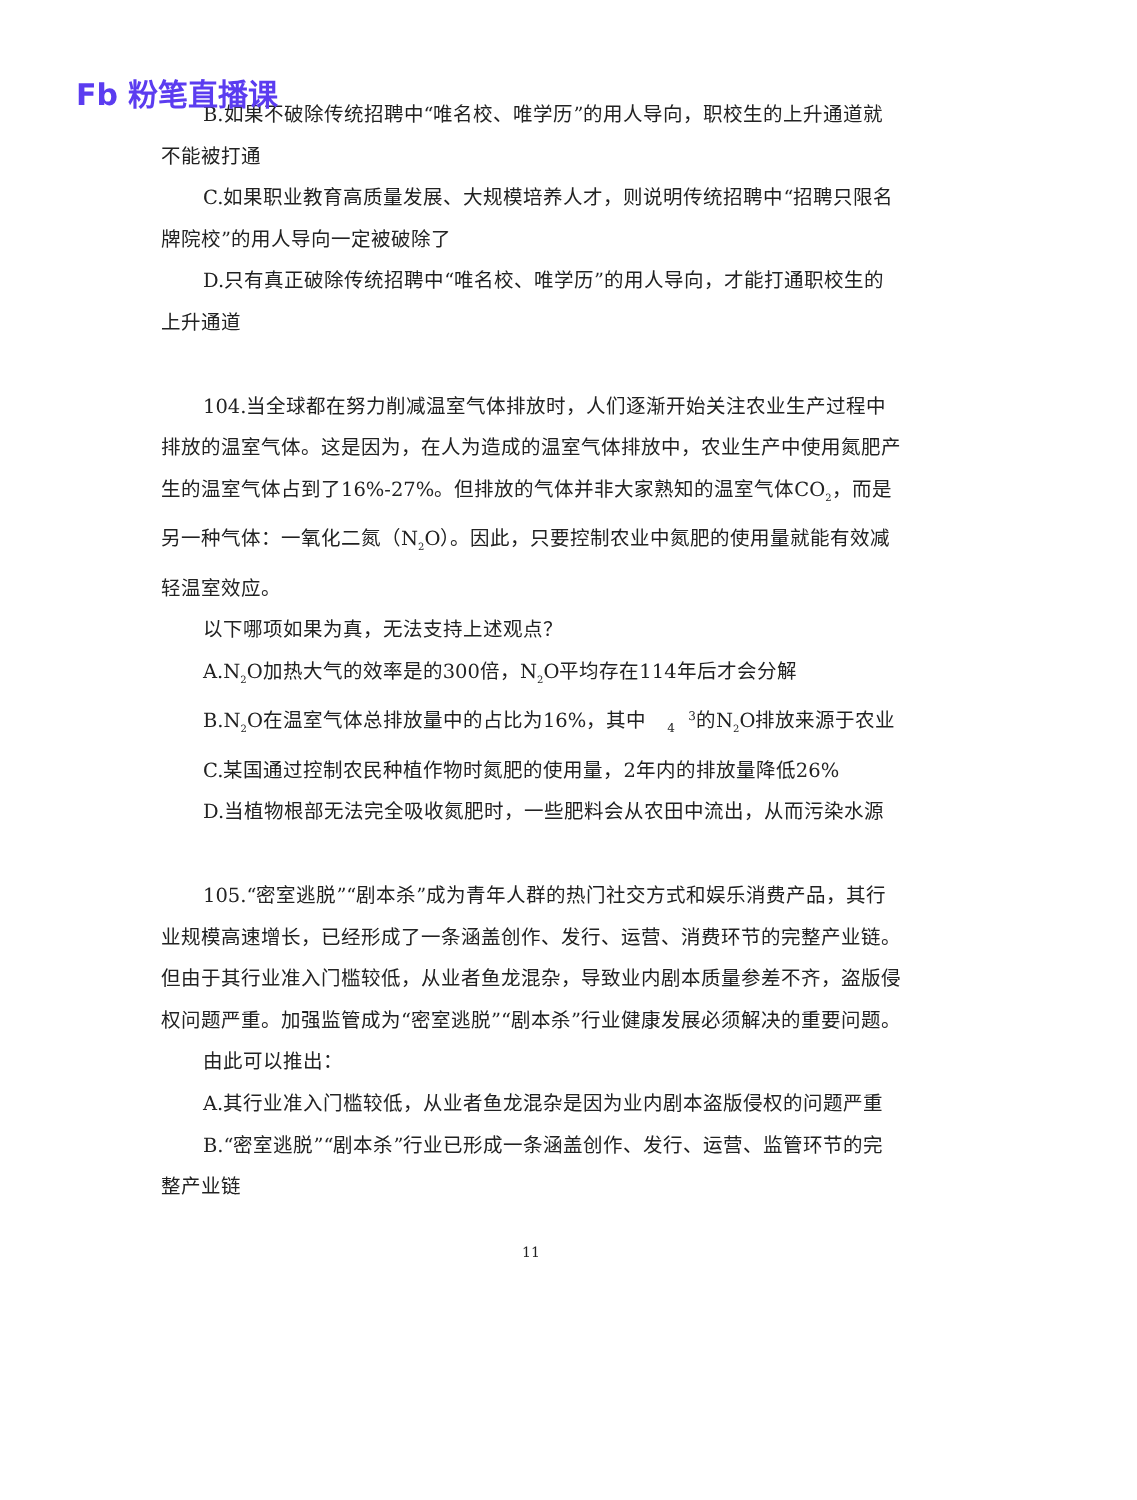Fb 粉笔直播课
B.如果不破除传统招聘中“唯名校、唯学历”的用人导向，职校生的上升通道就不能被打通
C.如果职业教育高质量发展、大规模培养人才，则说明传统招聘中“招聘只限名牌院校”的用人导向一定被破除了
D.只有真正破除传统招聘中“唯名校、唯学历”的用人导向，才能打通职校生的上升通道
104.当全球都在努力削减温室气体排放时，人们逐渐开始关注农业生产过程中排放的温室气体。这是因为，在人为造成的温室气体排放中，农业生产中使用氮肥产生的温室气体占到了16%-27%。但排放的气体并非大家熟知的温室气体CO<sub>2</sub>，而是另一种气体：一氧化二氮（N<sub>2</sub>O）。因此，只要控制农业中氮肥的使用量就能有效减轻温室效应。
以下哪项如果为真，无法支持上述观点？
A.N<sub>2</sub>O加热大气的效率是的300倍，N<sub>2</sub>O平均存在114年后才会分解
B.N<sub>2</sub>O在温室气体总排放量中的占比为16%，其中3
4的N<sub>2</sub>O排放来源于农业
C.某国通过控制农民种植作物时氮肥的使用量，2年内的排放量降低26%
D.当植物根部无法完全吸收氮肥时，一些肥料会从农田中流出，从而污染水源
105.“密室逃脱”“剧本杀”成为青年人群的热门社交方式和娱乐消费产品，其行业规模高速增长，已经形成了一条涵盖创作、发行、运营、消费环节的完整产业链。但由于其行业准入门槛较低，从业者鱼龙混杂，导致业内剧本质量参差不齐，盗版侵权问题严重。加强监管成为“密室逃脱”“剧本杀”行业健康发展必须解决的重要问题。
由此可以推出：
A.其行业准入门槛较低，从业者鱼龙混杂是因为业内剧本盗版侵权的问题严重
B.“密室逃脱”“剧本杀”行业已形成一条涵盖创作、发行、运营、监管环节的完整产业链
11